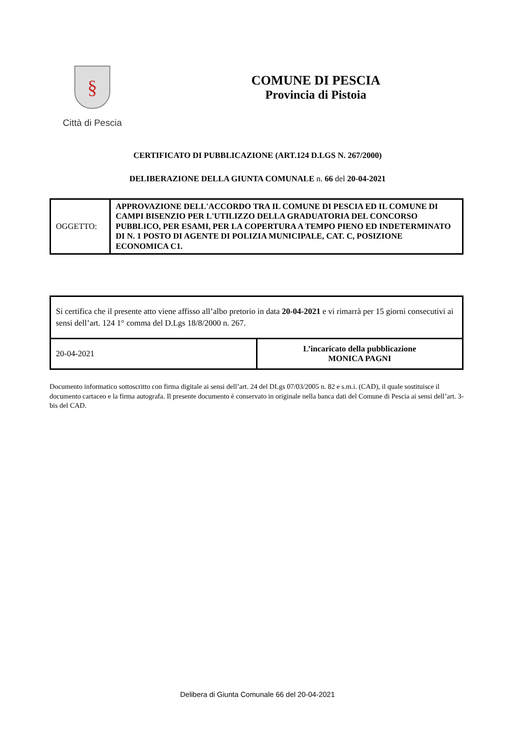§
Città di Pescia
COMUNE DI PESCIA
Provincia di Pistoia
CERTIFICATO DI PUBBLICAZIONE (ART.124 D.LGS N. 267/2000)
DELIBERAZIONE DELLA GIUNTA COMUNALE n. 66 del 20-04-2021
| OGGETTO: | APPROVAZIONE DELL'ACCORDO TRA IL COMUNE DI PESCIA ED IL COMUNE DI CAMPI BISENZIO PER L'UTILIZZO DELLA GRADUATORIA DEL CONCORSO PUBBLICO, PER ESAMI, PER LA COPERTURA A TEMPO PIENO ED INDETERMINATO DI N. 1 POSTO DI AGENTE DI POLIZIA MUNICIPALE, CAT. C, POSIZIONE ECONOMICA C1. |
| Si certifica che il presente atto viene affisso all’albo pretorio in data 20-04-2021 e vi rimarrà per 15 giorni consecutivi ai sensi dell’art. 124 1° comma del D.Lgs 18/8/2000 n. 267. | |
| 20-04-2021 | L’incaricato della pubblicazione MONICA PAGNI |
Documento informatico sottoscritto con firma digitale ai sensi dell’art. 24 del DLgs 07/03/2005 n. 82 e s.m.i. (CAD), il quale sostituisce il documento cartaceo e la firma autografa. Il presente documento è conservato in originale nella banca dati del Comune di Pescia ai sensi dell’art. 3-bis del CAD.
Delibera di Giunta Comunale 66 del 20-04-2021